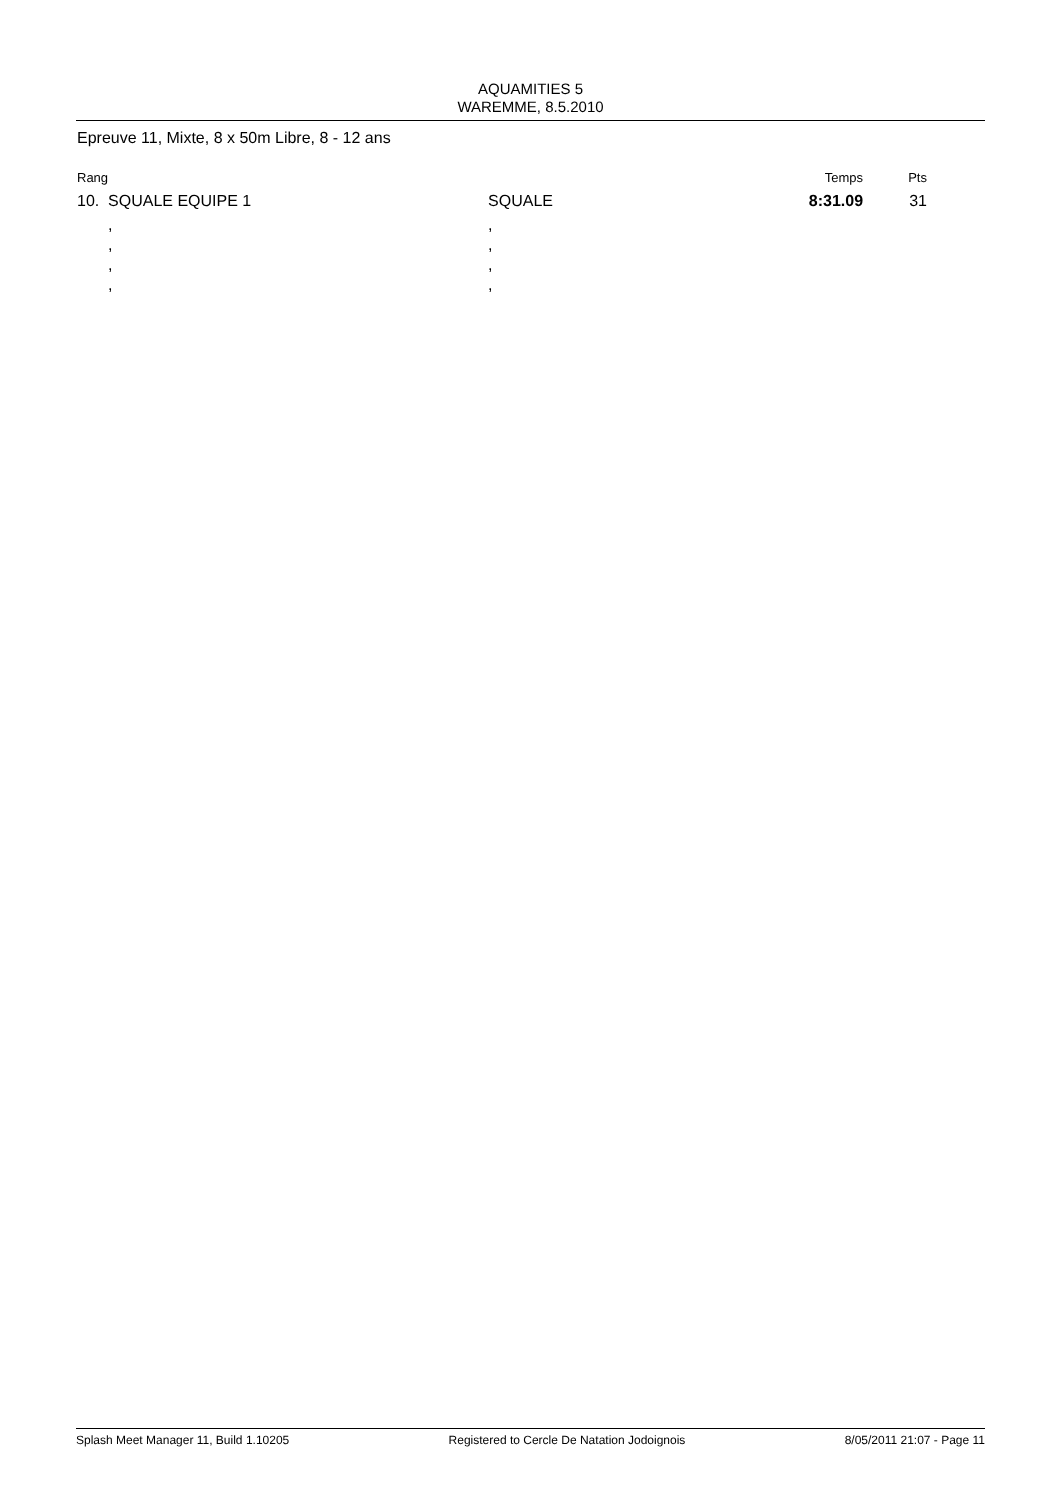AQUAMITIES 5
WAREMME, 8.5.2010
Epreuve 11, Mixte, 8 x 50m Libre, 8 - 12 ans
| Rang | | | Temps | Pts |
| --- | --- | --- | --- | --- |
| 10. | SQUALE EQUIPE 1 | SQUALE | 8:31.09 | 31 |
| | , | , | | |
| | , | , | | |
| | , | , | | |
| | , | , | | |
Splash Meet Manager 11, Build 1.10205 Registered to Cercle De Natation Jodoignois 8/05/2011 21:07 - Page 11